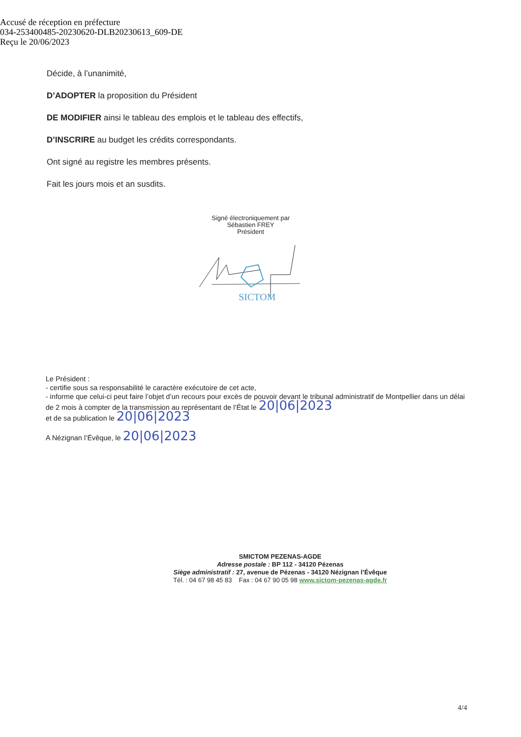Accusé de réception en préfecture
034-253400485-20230620-DLB20230613_609-DE
Reçu le 20/06/2023
Décide, à l’unanimité,
D’ADOPTER la proposition du Président
DE MODIFIER ainsi le tableau des emplois et le tableau des effectifs,
D’INSCRIRE au budget les crédits correspondants.
Ont signé au registre les membres présents.
Fait les jours mois et an susdits.
Signé électroniquement par
Sébastien FREY
Président
SICTOM
Le Président :
- certifie sous sa responsabilité le caractère exécutoire de cet acte,
- informe que celui-ci peut faire l’objet d’un recours pour excès de pouvoir devant le tribunal administratif de Montpellier dans un délai de 2 mois à compter de la transmission au représentant de l’État le 20|06|2023
et de sa publication le 20|06|2023
A Nézignan l’Évêque, le 20|06|2023
SMICTOM PEZENAS-AGDE
Adresse postale : BP 112 - 34120 Pézenas
Siège administratif : 27, avenue de Pézenas - 34120 Nézignan l’Évêque
Tél. : 04 67 98 45 83 Fax : 04 67 90 05 98 www.sictom-pezenas-agde.fr
4/4